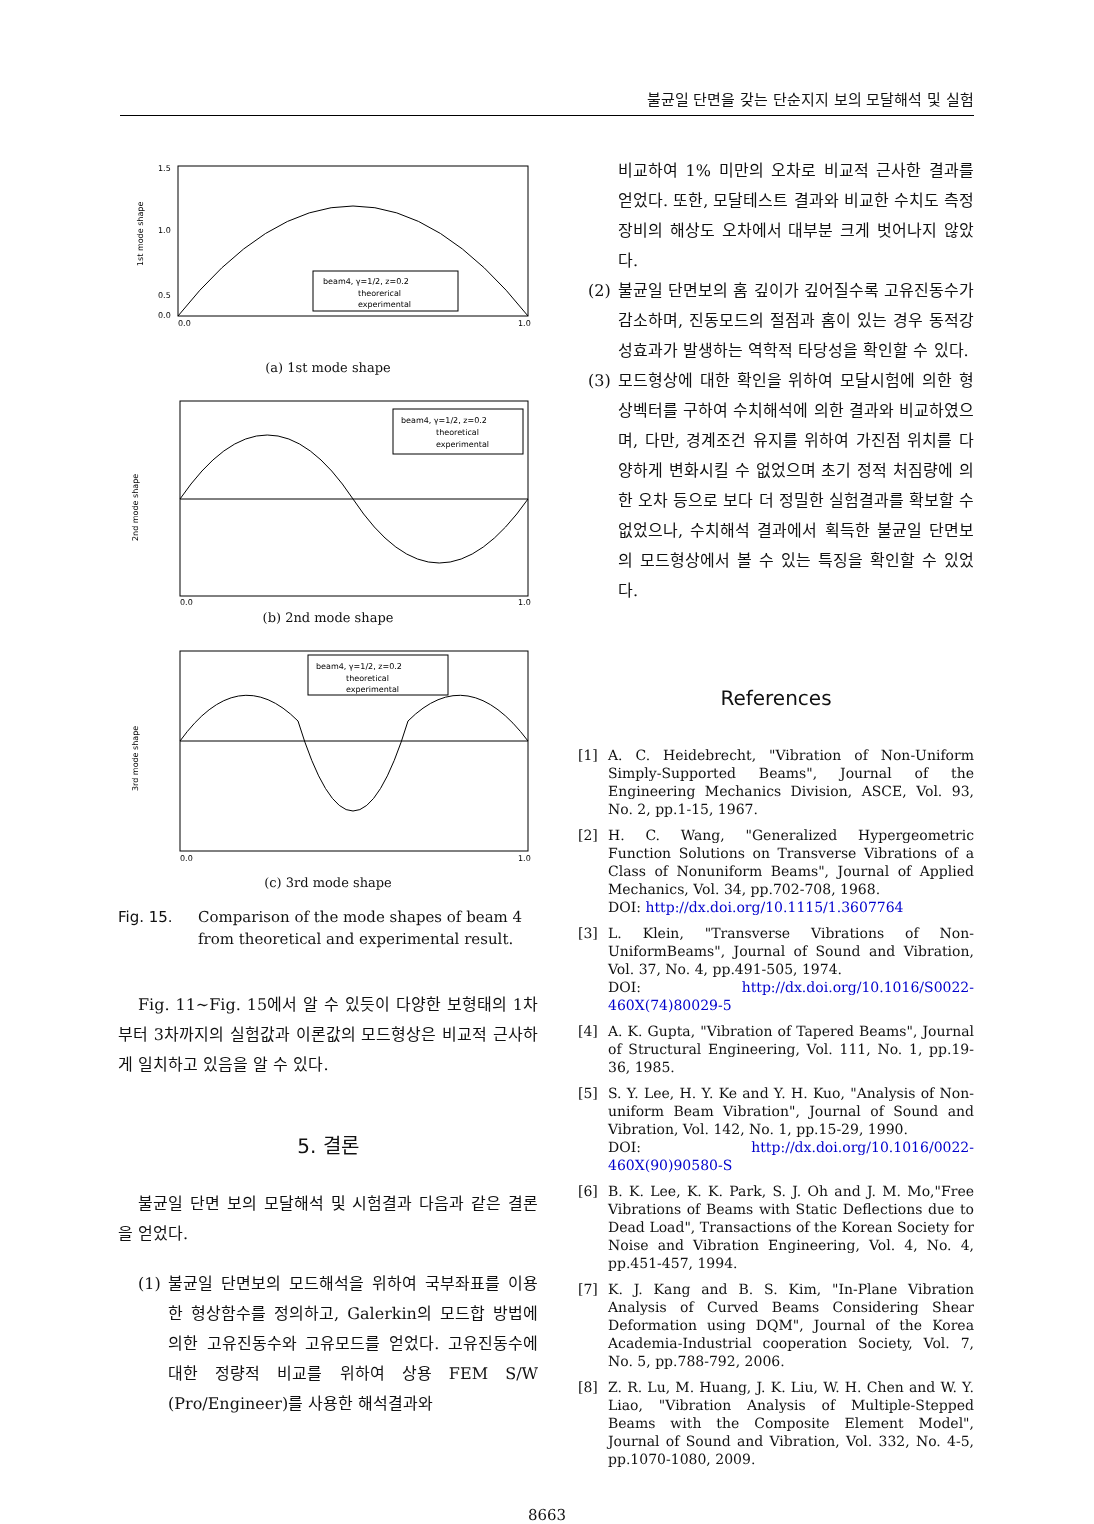불균일 단면을 갖는 단순지지 보의 모달해석 및 실험
beam4, γ=1/2, z=0.2
theorerical
experimental
1.5
1.0
0.5
0.0
0.0
1.0
1st mode shape
(a) 1st mode shape
beam4, γ=1/2, z=0.2
theoretical
experimental
2nd mode shape
0.0
1.0
(b) 2nd mode shape
beam4, γ=1/2, z=0.2
theoretical
experimental
3rd mode shape
0.0
1.0
(c) 3rd mode shape
Fig. 15. Comparison of the mode shapes of beam 4 from theoretical and experimental result.
Fig. 11~Fig. 15에서 알 수 있듯이 다양한 보형태의 1차부터 3차까지의 실험값과 이론값의 모드형상은 비교적 근사하게 일치하고 있음을 알 수 있다.
5. 결론
불균일 단면 보의 모달해석 및 시험결과 다음과 같은 결론을 얻었다.
(1) 불균일 단면보의 모드해석을 위하여 국부좌표를 이용한 형상함수를 정의하고, Galerkin의 모드합 방법에 의한 고유진동수와 고유모드를 얻었다. 고유진동수에 대한 정량적 비교를 위하여 상용 FEM S/W (Pro/Engineer)를 사용한 해석결과와
비교하여 1% 미만의 오차로 비교적 근사한 결과를 얻었다. 또한, 모달테스트 결과와 비교한 수치도 측정장비의 해상도 오차에서 대부분 크게 벗어나지 않았다.
(2) 불균일 단면보의 홈 깊이가 깊어질수록 고유진동수가 감소하며, 진동모드의 절점과 홈이 있는 경우 동적강성효과가 발생하는 역학적 타당성을 확인할 수 있다.
(3) 모드형상에 대한 확인을 위하여 모달시험에 의한 형상벡터를 구하여 수치해석에 의한 결과와 비교하였으며, 다만, 경계조건 유지를 위하여 가진점 위치를 다양하게 변화시킬 수 없었으며 초기 정적 처짐량에 의한 오차 등으로 보다 더 정밀한 실험결과를 확보할 수 없었으나, 수치해석 결과에서 획득한 불균일 단면보의 모드형상에서 볼 수 있는 특징을 확인할 수 있었다.
References
[1] A. C. Heidebrecht, "Vibration of Non-Uniform Simply-Supported Beams", Journal of the Engineering Mechanics Division, ASCE, Vol. 93, No. 2, pp.1-15, 1967.
[2] H. C. Wang, "Generalized Hypergeometric Function Solutions on Transverse Vibrations of a Class of Nonuniform Beams", Journal of Applied Mechanics, Vol. 34, pp.702-708, 1968.
DOI: http://dx.doi.org/10.1115/1.3607764
[3] L. Klein, "Transverse Vibrations of Non-UniformBeams", Journal of Sound and Vibration, Vol. 37, No. 4, pp.491-505, 1974.
DOI: http://dx.doi.org/10.1016/S0022-460X(74)80029-5
[4] A. K. Gupta, "Vibration of Tapered Beams", Journal of Structural Engineering, Vol. 111, No. 1, pp.19-36, 1985.
[5] S. Y. Lee, H. Y. Ke and Y. H. Kuo, "Analysis of Non-uniform Beam Vibration", Journal of Sound and Vibration, Vol. 142, No. 1, pp.15-29, 1990.
DOI: http://dx.doi.org/10.1016/0022-460X(90)90580-S
[6] B. K. Lee, K. K. Park, S. J. Oh and J. M. Mo,"Free Vibrations of Beams with Static Deflections due to Dead Load", Transactions of the Korean Society for Noise and Vibration Engineering, Vol. 4, No. 4, pp.451-457, 1994.
[7] K. J. Kang and B. S. Kim, "In-Plane Vibration Analysis of Curved Beams Considering Shear Deformation using DQM", Journal of the Korea Academia-Industrial cooperation Society, Vol. 7, No. 5, pp.788-792, 2006.
[8] Z. R. Lu, M. Huang, J. K. Liu, W. H. Chen and W. Y. Liao, "Vibration Analysis of Multiple-Stepped Beams with the Composite Element Model", Journal of Sound and Vibration, Vol. 332, No. 4-5, pp.1070-1080, 2009.
8663